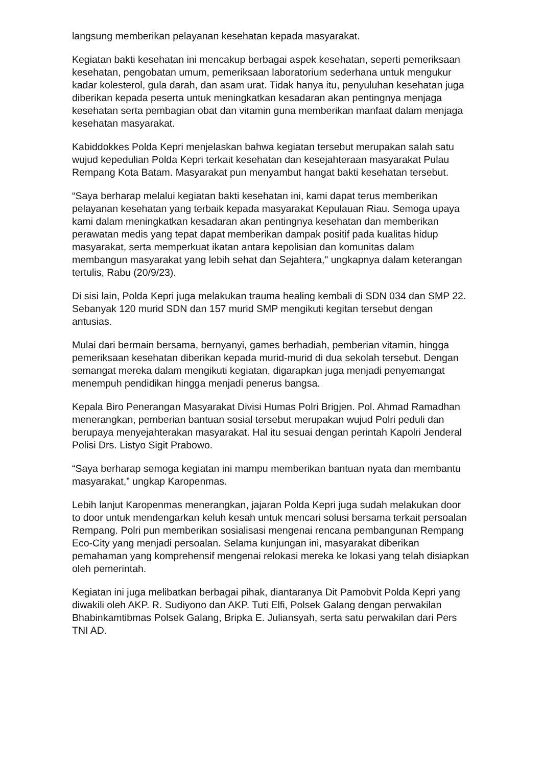langsung memberikan pelayanan kesehatan kepada masyarakat.
Kegiatan bakti kesehatan ini mencakup berbagai aspek kesehatan, seperti pemeriksaan kesehatan, pengobatan umum, pemeriksaan laboratorium sederhana untuk mengukur kadar kolesterol, gula darah, dan asam urat. Tidak hanya itu, penyuluhan kesehatan juga diberikan kepada peserta untuk meningkatkan kesadaran akan pentingnya menjaga kesehatan serta pembagian obat dan vitamin guna memberikan manfaat dalam menjaga kesehatan masyarakat.
Kabiddokkes Polda Kepri menjelaskan bahwa kegiatan tersebut merupakan salah satu wujud kepedulian Polda Kepri terkait kesehatan dan kesejahteraan masyarakat Pulau Rempang Kota Batam. Masyarakat pun menyambut hangat bakti kesehatan tersebut.
“Saya berharap melalui kegiatan bakti kesehatan ini, kami dapat terus memberikan pelayanan kesehatan yang terbaik kepada masyarakat Kepulauan Riau. Semoga upaya kami dalam meningkatkan kesadaran akan pentingnya kesehatan dan memberikan perawatan medis yang tepat dapat memberikan dampak positif pada kualitas hidup masyarakat, serta memperkuat ikatan antara kepolisian dan komunitas dalam membangun masyarakat yang lebih sehat dan Sejahtera," ungkapnya dalam keterangan tertulis, Rabu (20/9/23).
Di sisi lain, Polda Kepri juga melakukan trauma healing kembali di SDN 034 dan SMP 22. Sebanyak 120 murid SDN dan 157 murid SMP mengikuti kegitan tersebut dengan antusias.
Mulai dari bermain bersama, bernyanyi, games berhadiah, pemberian vitamin, hingga pemeriksaan kesehatan diberikan kepada murid-murid di dua sekolah tersebut. Dengan semangat mereka dalam mengikuti kegiatan, digarapkan juga menjadi penyemangat menempuh pendidikan hingga menjadi penerus bangsa.
Kepala Biro Penerangan Masyarakat Divisi Humas Polri Brigjen. Pol. Ahmad Ramadhan menerangkan, pemberian bantuan sosial tersebut merupakan wujud Polri peduli dan berupaya menyejahterakan masyarakat. Hal itu sesuai dengan perintah Kapolri Jenderal Polisi Drs. Listyo Sigit Prabowo.
“Saya berharap semoga kegiatan ini mampu memberikan bantuan nyata dan membantu masyarakat,” ungkap Karopenmas.
Lebih lanjut Karopenmas menerangkan, jajaran Polda Kepri juga sudah melakukan door to door untuk mendengarkan keluh kesah untuk mencari solusi bersama terkait persoalan Rempang. Polri pun memberikan sosialisasi mengenai rencana pembangunan Rempang Eco-City yang menjadi persoalan. Selama kunjungan ini, masyarakat diberikan pemahaman yang komprehensif mengenai relokasi mereka ke lokasi yang telah disiapkan oleh pemerintah.
Kegiatan ini juga melibatkan berbagai pihak, diantaranya Dit Pamobvit Polda Kepri yang diwakili oleh AKP. R. Sudiyono dan AKP. Tuti Elfi, Polsek Galang dengan perwakilan Bhabinkamtibmas Polsek Galang, Bripka E. Juliansyah, serta satu perwakilan dari Pers TNI AD.